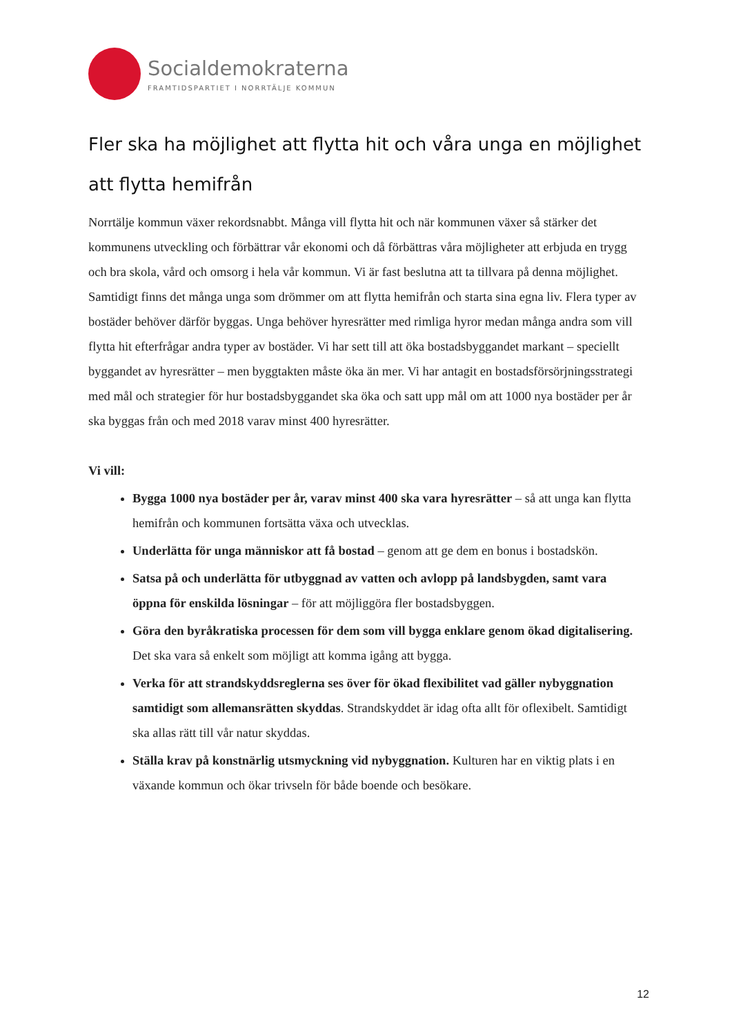Socialdemokraterna
FRAMTIDSPARTIET I NORRTÄLJE KOMMUN
Fler ska ha möjlighet att flytta hit och våra unga en möjlighet att flytta hemifrån
Norrtälje kommun växer rekordsnabbt. Många vill flytta hit och när kommunen växer så stärker det kommunens utveckling och förbättrar vår ekonomi och då förbättras våra möjligheter att erbjuda en trygg och bra skola, vård och omsorg i hela vår kommun. Vi är fast beslutna att ta tillvara på denna möjlighet. Samtidigt finns det många unga som drömmer om att flytta hemifrån och starta sina egna liv. Flera typer av bostäder behöver därför byggas. Unga behöver hyresrätter med rimliga hyror medan många andra som vill flytta hit efterfrågar andra typer av bostäder. Vi har sett till att öka bostadsbyggandet markant – speciellt byggandet av hyresrätter – men byggtakten måste öka än mer. Vi har antagit en bostadsförsörjningsstrategi med mål och strategier för hur bostadsbyggandet ska öka och satt upp mål om att 1000 nya bostäder per år ska byggas från och med 2018 varav minst 400 hyresrätter.
Vi vill:
Bygga 1000 nya bostäder per år, varav minst 400 ska vara hyresrätter – så att unga kan flytta hemifrån och kommunen fortsätta växa och utvecklas.
Underlätta för unga människor att få bostad – genom att ge dem en bonus i bostadskön.
Satsa på och underlätta för utbyggnad av vatten och avlopp på landsbygden, samt vara öppna för enskilda lösningar – för att möjliggöra fler bostadsbyggen.
Göra den byråkratiska processen för dem som vill bygga enklare genom ökad digitalisering. Det ska vara så enkelt som möjligt att komma igång att bygga.
Verka för att strandskyddsreglerna ses över för ökad flexibilitet vad gäller nybyggnation samtidigt som allemansrätten skyddas. Strandskyddet är idag ofta allt för oflexibelt. Samtidigt ska allas rätt till vår natur skyddas.
Ställa krav på konstnärlig utsmyckning vid nybyggnation. Kulturen har en viktig plats i en växande kommun och ökar trivseln för både boende och besökare.
12